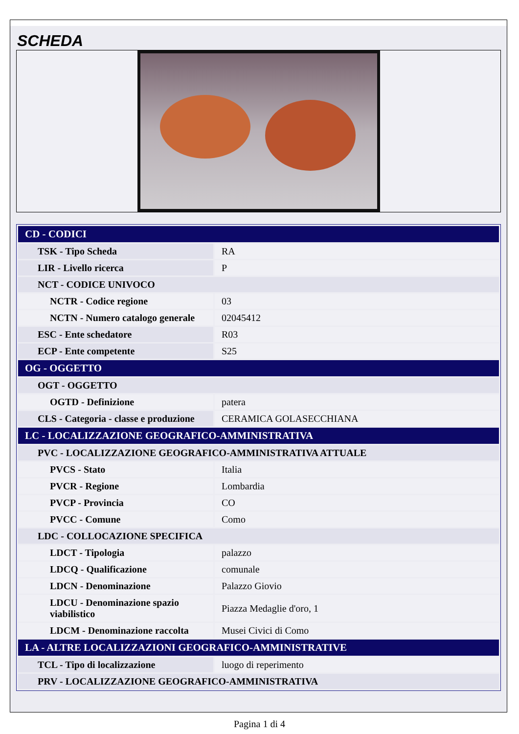SCHEDA
| CD - CODICI | |
| TSK - Tipo Scheda | RA |
| LIR - Livello ricerca | P |
| NCT - CODICE UNIVOCO | |
| NCTR - Codice regione | 03 |
| NCTN - Numero catalogo generale | 02045412 |
| ESC - Ente schedatore | R03 |
| ECP - Ente competente | S25 |
| OG - OGGETTO | |
| OGT - OGGETTO | |
| OGTD - Definizione | patera |
| CLS - Categoria - classe e produzione | CERAMICA GOLASECCHIANA |
| LC - LOCALIZZAZIONE GEOGRAFICO-AMMINISTRATIVA | |
| PVC - LOCALIZZAZIONE GEOGRAFICO-AMMINISTRATIVA ATTUALE | |
| PVCS - Stato | Italia |
| PVCR - Regione | Lombardia |
| PVCP - Provincia | CO |
| PVCC - Comune | Como |
| LDC - COLLOCAZIONE SPECIFICA | |
| LDCT - Tipologia | palazzo |
| LDCQ - Qualificazione | comunale |
| LDCN - Denominazione | Palazzo Giovio |
| LDCU - Denominazione spazio viabilistico | Piazza Medaglie d'oro, 1 |
| LDCM - Denominazione raccolta | Musei Civici di Como |
| LA - ALTRE LOCALIZZAZIONI GEOGRAFICO-AMMINISTRATIVE | |
| TCL - Tipo di localizzazione | luogo di reperimento |
| PRV - LOCALIZZAZIONE GEOGRAFICO-AMMINISTRATIVA | |
Pagina 1 di 4